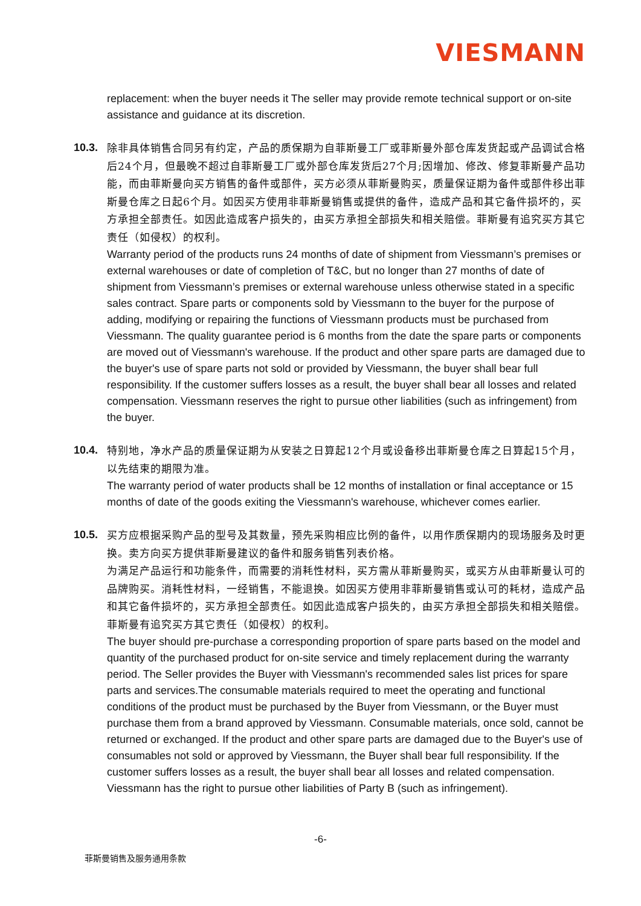VIESMANN
replacement: when the buyer needs it The seller may provide remote technical support or on-site assistance and guidance at its discretion.
10.3.
除非具体销售合同另有约定，产品的质保期为自菲斯曼工厂或菲斯曼外部仓库发货起或产品调试合格后24个月，但最晚不超过自菲斯曼工厂或外部仓库发货后27个月;因增加、修改、修复菲斯曼产品功能，而由菲斯曼向买方销售的备件或部件，买方必须从菲斯曼购买，质量保证期为备件或部件移出菲斯曼仓库之日起6个月。如因买方使用非菲斯曼销售或提供的备件，造成产品和其它备件损坏的，买方承担全部责任。如因此造成客户损失的，由买方承担全部损失和相关赔偿。菲斯曼有追究买方其它责任（如侵权）的权利。
Warranty period of the products runs 24 months of date of shipment from Viessmann’s premises or external warehouses or date of completion of T&C, but no longer than 27 months of date of shipment from Viessmann’s premises or external warehouse unless otherwise stated in a specific sales contract. Spare parts or components sold by Viessmann to the buyer for the purpose of adding, modifying or repairing the functions of Viessmann products must be purchased from Viessmann. The quality guarantee period is 6 months from the date the spare parts or components are moved out of Viessmann's warehouse. If the product and other spare parts are damaged due to the buyer's use of spare parts not sold or provided by Viessmann, the buyer shall bear full responsibility. If the customer suffers losses as a result, the buyer shall bear all losses and related compensation. Viessmann reserves the right to pursue other liabilities (such as infringement) from the buyer.
10.4.
特别地，净水产品的质量保证期为从安装之日算起12个月或设备移出菲斯曼仓库之日算起15个月，以先结束的期限为准。
The warranty period of water products shall be 12 months of installation or final acceptance or 15 months of date of the goods exiting the Viessmann's warehouse, whichever comes earlier.
10.5.
买方应根据采购产品的型号及其数量，预先采购相应比例的备件，以用作质保期内的现场服务及时更换。卖方向买方提供菲斯曼建议的备件和服务销售列表价格。
为满足产品运行和功能条件，而需要的消耗性材料，买方需从菲斯曼购买，或买方从由菲斯曼认可的品牌购买。消耗性材料，一经销售，不能退换。如因买方使用非菲斯曼销售或认可的耗材，造成产品和其它备件损坏的，买方承担全部责任。如因此造成客户损失的，由买方承担全部损失和相关赔偿。菲斯曼有追究买方其它责任（如侵权）的权利。
The buyer should pre-purchase a corresponding proportion of spare parts based on the model and quantity of the purchased product for on-site service and timely replacement during the warranty period. The Seller provides the Buyer with Viessmann's recommended sales list prices for spare parts and services.The consumable materials required to meet the operating and functional conditions of the product must be purchased by the Buyer from Viessmann, or the Buyer must purchase them from a brand approved by Viessmann. Consumable materials, once sold, cannot be returned or exchanged. If the product and other spare parts are damaged due to the Buyer's use of consumables not sold or approved by Viessmann, the Buyer shall bear full responsibility. If the customer suffers losses as a result, the buyer shall bear all losses and related compensation. Viessmann has the right to pursue other liabilities of Party B (such as infringement).
-6-
菲斯曼销售及服务通用条款